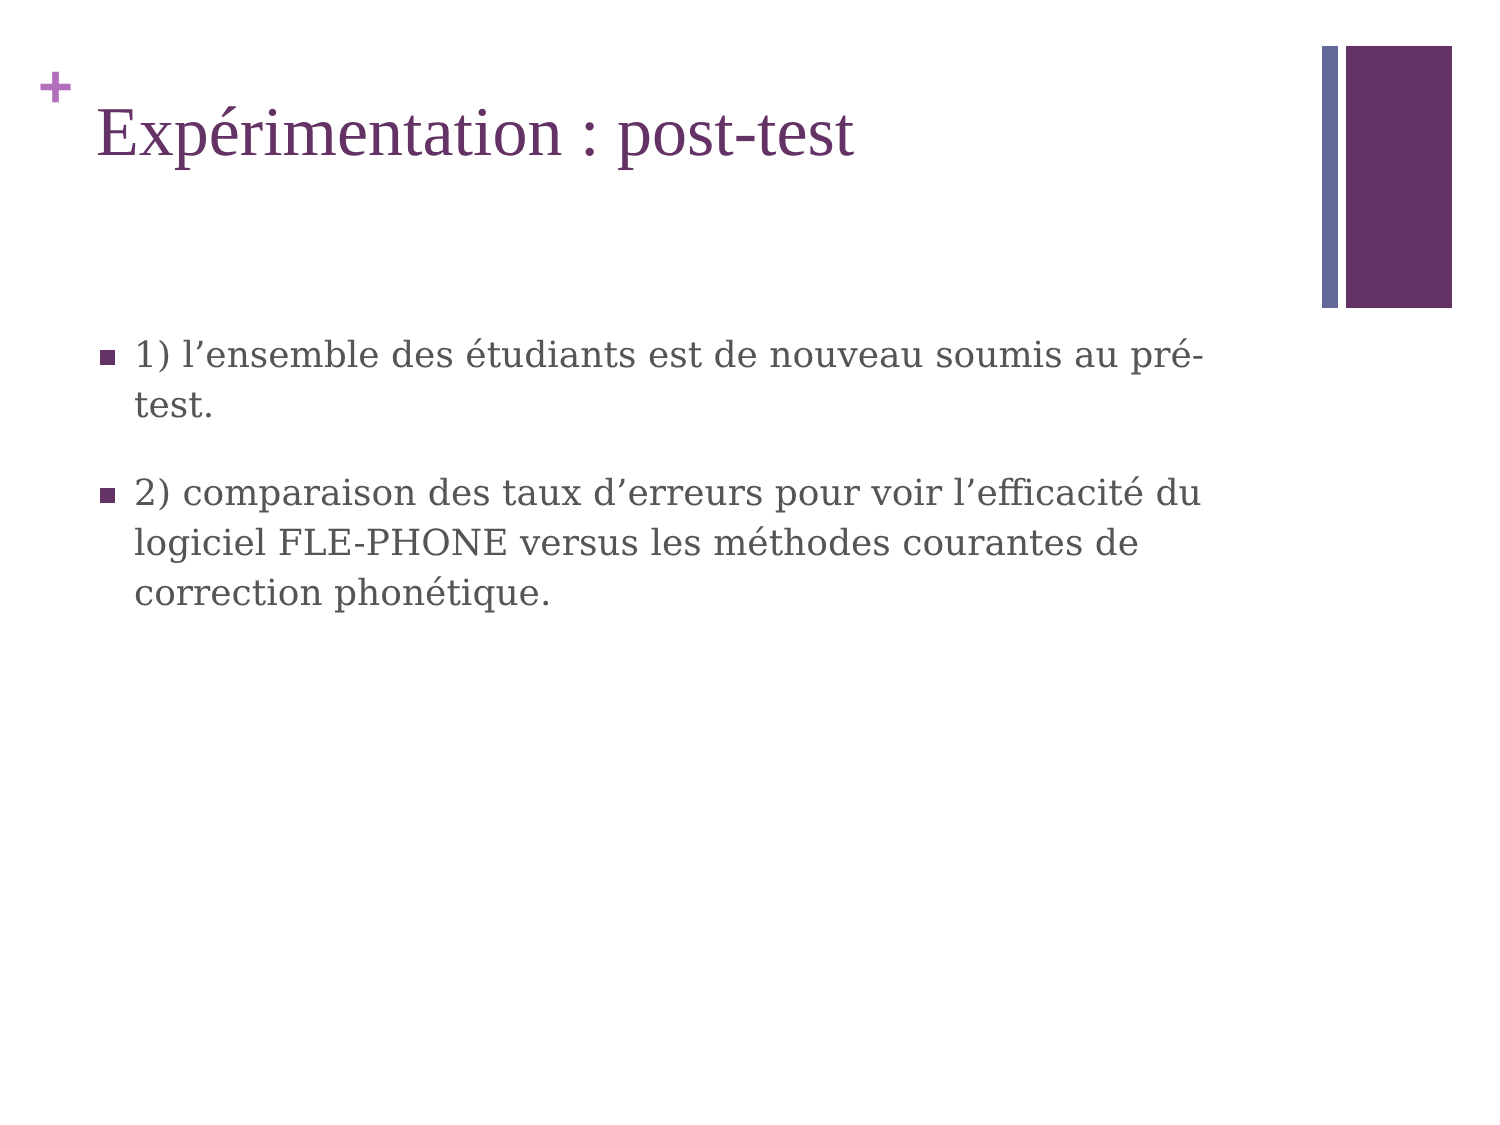+
Expérimentation : post-test
1) l’ensemble des étudiants est de nouveau soumis au pré-test.
2) comparaison des taux d’erreurs pour voir l’efficacité du logiciel FLE-PHONE versus les méthodes courantes de correction phonétique.